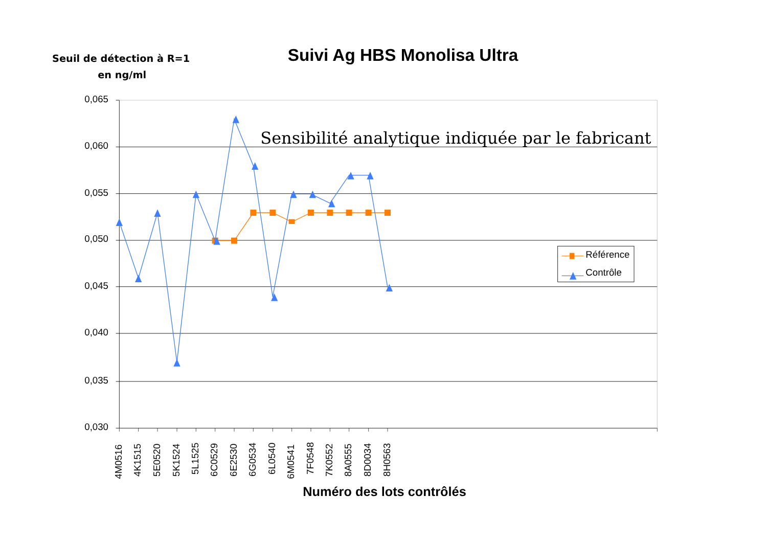Seuil de détection à R=1
en ng/ml
Suivi Ag HBS Monolisa Ultra
0,065
0,060
0,055
0,050
0,045
0,040
0,035
0,030
Sensibilité analytique indiquée par le fabricant
4M0516
4K1515
5E0520
5K1524
5L1525
6C0529
6E2530
6G0534
6L0540
6M0541
7F0548
7K0552
8A0555
8D0034
8H0563
Numéro des lots contrôlés
Référence
Contrôle